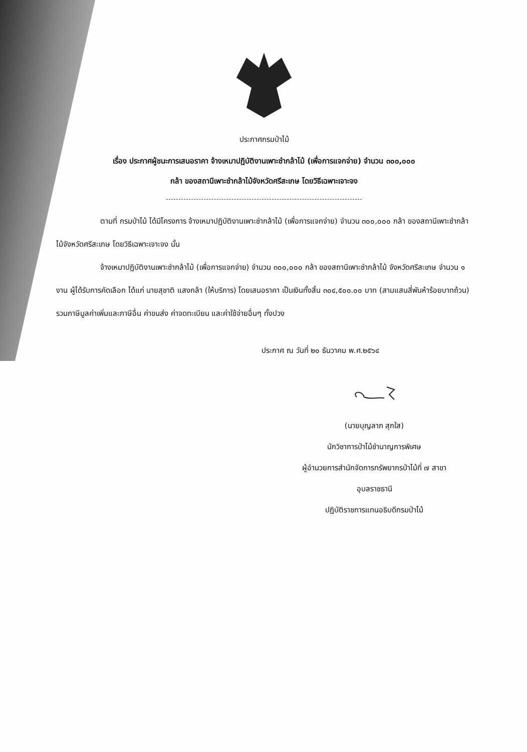ประกาศกรมป่าไม้
เรื่อง ประกาศผู้ชนะการเสนอราคา จ้างเหมาปฏิบัติงานเพาะชำกล้าไม้ (เพื่อการแจกจ่าย) จำนวน ๓๐๐,๐๐๐
กล้า ของสถานีเพาะชำกล้าไม้จังหวัดศรีสะเกษ โดยวิธีเฉพาะเจาะจง
ตามที่ กรมป่าไม้ ได้มีโครงการ จ้างเหมาปฏิบัติงานเพาะชำกล้าไม้ (เพื่อการแจกจ่าย) จำนวน ๓๐๐,๐๐๐ กล้า ของสถานีเพาะชำกล้าไม้จังหวัดศรีสะเกษ โดยวิธีเฉพาะเจาะจง นั้น
จ้างเหมาปฏิบัติงานเพาะชำกล้าไม้ (เพื่อการแจกจ่าย) จำนวน ๓๐๐,๐๐๐ กล้า ของสถานีเพาะชำกล้าไม้ จังหวัดศรีสะเกษ จำนวน ๑ งาน ผู้ได้รับการคัดเลือก ได้แก่ นายสุชาติ แสงกล้า (ให้บริการ) โดยเสนอราคา เป็นเงินทั้งสิ้น ๓๐๔,๕๐๐.๐๐ บาท (สามแสนสี่พันห้าร้อยบาทถ้วน) รวมภาษีมูลค่าเพิ่มและภาษีอื่น ค่าขนส่ง ค่าจดทะเบียน และค่าใช้จ่ายอื่นๆ ทั้งปวง
ประกาศ ณ วันที่ ๒๐ ธันวาคม พ.ศ.๒๕๖๔
(นายบุญลาภ สุกใส)
นักวิชาการป่าไม้ชำนาญการพิเศษ
ผู้อำนวยการสำนักจัดการทรัพยากรป่าไม้ที่ ๗ สาขา
อุบลราชธานี
ปฏิบัติราชการแทนอธิบดีกรมป่าไม้